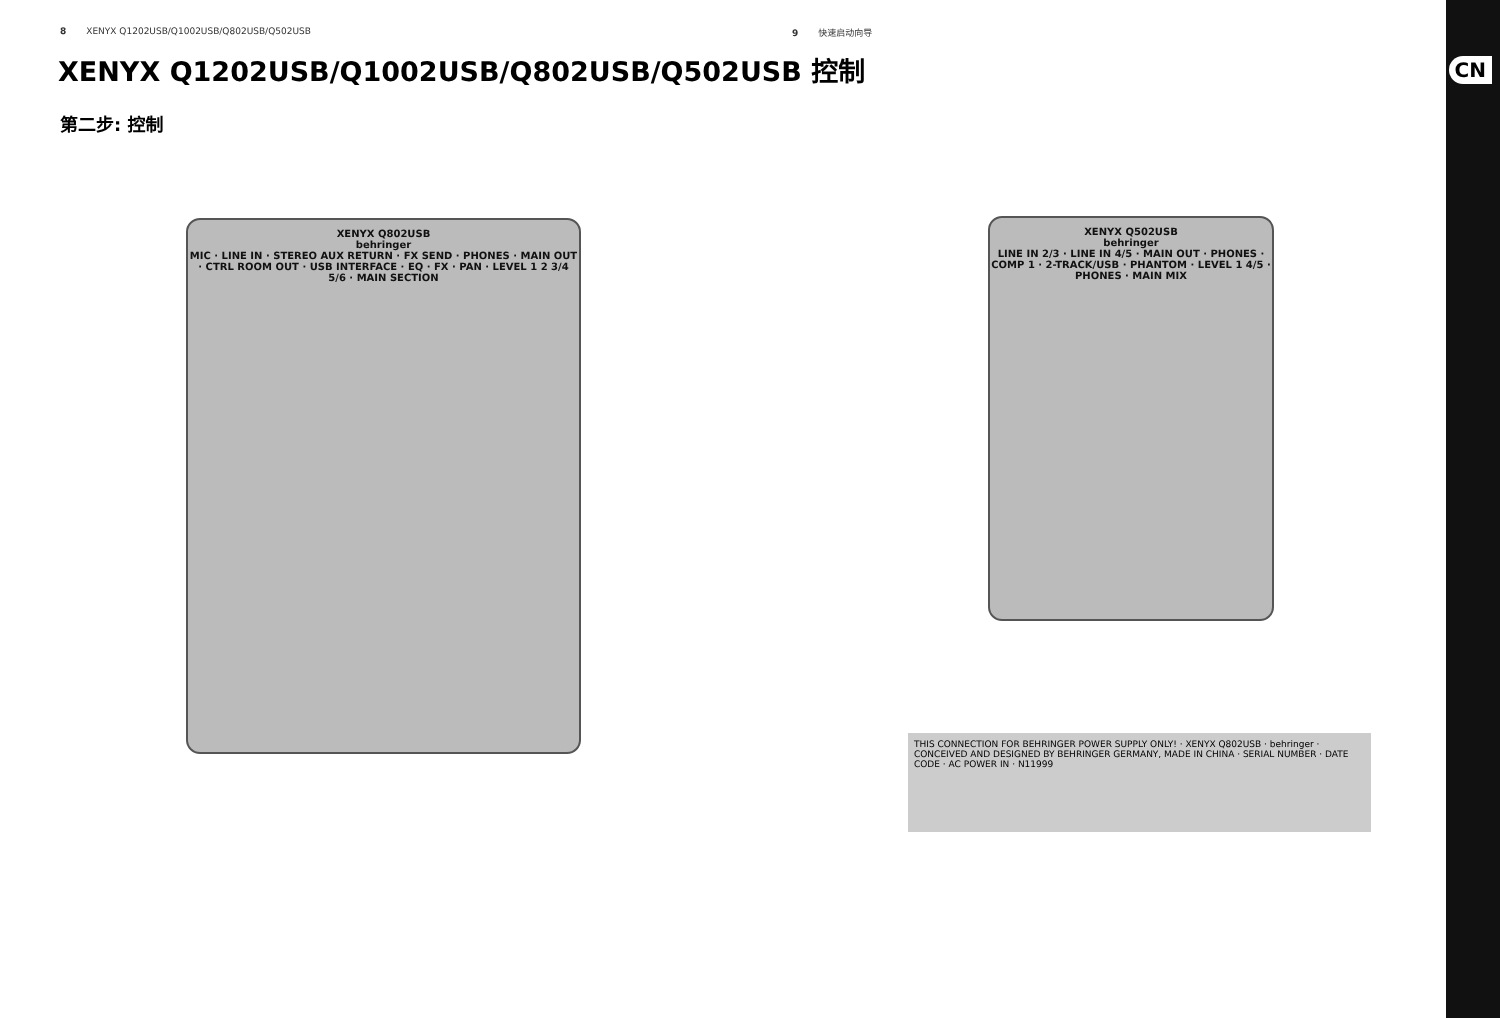8 XENYX Q1202USB/Q1002USB/Q802USB/Q502USB
9 快速启动向导
XENYX Q1202USB/Q1002USB/Q802USB/Q502USB 控制
第二步: 控制
CN
XENYX Q802USB
behringer
MIC · LINE IN · STEREO AUX RETURN · FX SEND · PHONES · MAIN OUT · CTRL ROOM OUT · USB INTERFACE · EQ · FX · PAN · LEVEL 1 2 3/4 5/6 · MAIN SECTION
XENYX Q502USB
behringer
LINE IN 2/3 · LINE IN 4/5 · MAIN OUT · PHONES · COMP 1 · 2-TRACK/USB · PHANTOM · LEVEL 1 4/5 · PHONES · MAIN MIX
THIS CONNECTION FOR BEHRINGER POWER SUPPLY ONLY! · XENYX Q802USB · behringer · CONCEIVED AND DESIGNED BY BEHRINGER GERMANY, MADE IN CHINA · SERIAL NUMBER · DATE CODE · AC POWER IN · N11999